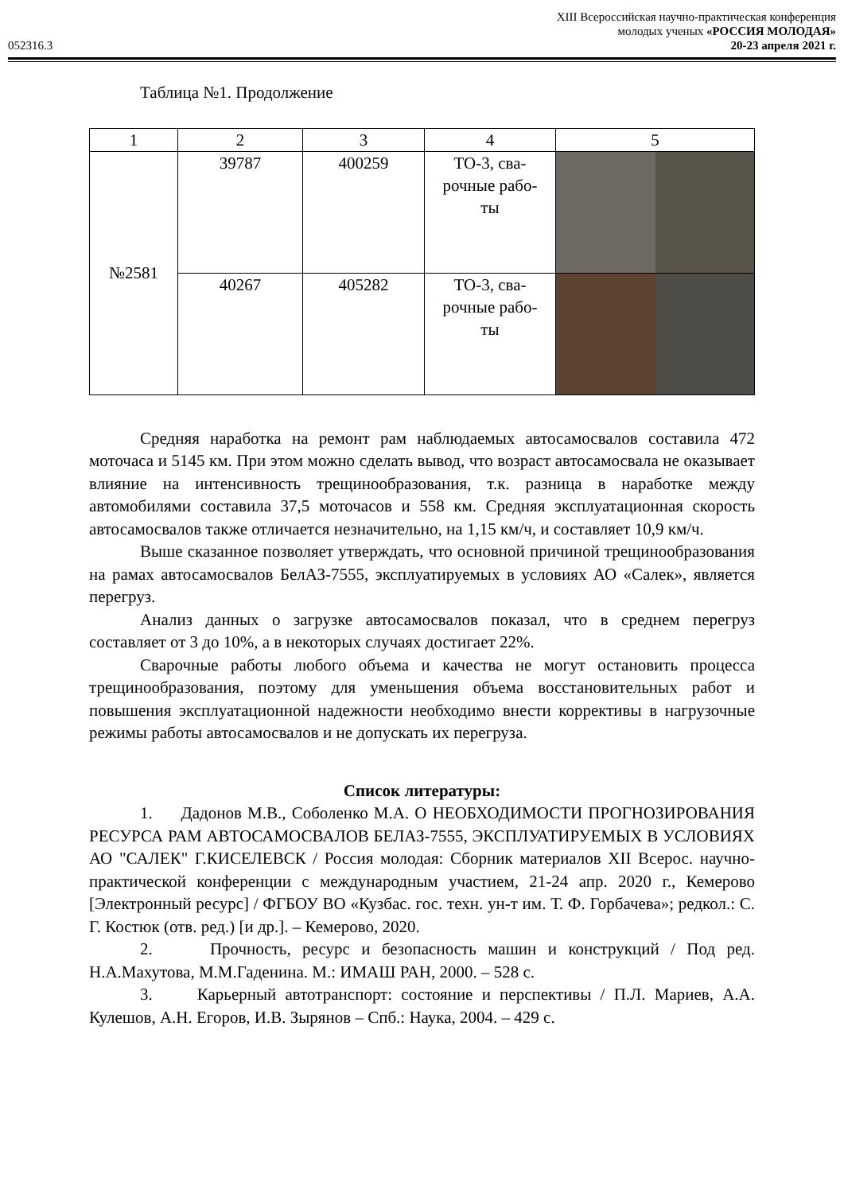XIII Всероссийская научно-практическая конференция
молодых ученых «РОССИЯ МОЛОДАЯ»
052316.3 20-23 апреля 2021 г.
Таблица №1. Продолжение
| 1 | 2 | 3 | 4 | 5 |
| --- | --- | --- | --- | --- |
| №2581 | 39787 | 400259 | ТО-3, сва- рочные рабо- ты | |
| | 40267 | 405282 | ТО-3, сва- рочные рабо- ты | |
Средняя наработка на ремонт рам наблюдаемых автосамосвалов составила 472 моточаса и 5145 км. При этом можно сделать вывод, что возраст автосамосвала не оказывает влияние на интенсивность трещинообразования, т.к. разница в наработке между автомобилями составила 37,5 моточасов и 558 км. Средняя эксплуатационная скорость автосамосвалов также отличается незначительно, на 1,15 км/ч, и составляет 10,9 км/ч.
Выше сказанное позволяет утверждать, что основной причиной трещинообразования на рамах автосамосвалов БелАЗ-7555, эксплуатируемых в условиях АО «Салек», является перегруз.
Анализ данных о загрузке автосамосвалов показал, что в среднем перегруз составляет от 3 до 10%, а в некоторых случаях достигает 22%.
Сварочные работы любого объема и качества не могут остановить процесса трещинообразования, поэтому для уменьшения объема восстановительных работ и повышения эксплуатационной надежности необходимо внести коррективы в нагрузочные режимы работы автосамосвалов и не допускать их перегруза.
Список литературы:
1. Дадонов М.В., Соболенко М.А. О НЕОБХОДИМОСТИ ПРОГНОЗИРОВАНИЯ РЕСУРСА РАМ АВТОСАМОСВАЛОВ БЕЛАЗ-7555, ЭКСПЛУАТИРУЕМЫХ В УСЛОВИЯХ АО "САЛЕК" Г.КИСЕЛЕВСК / Россия молодая: Сборник материалов XII Всерос. научно-практической конференции с международным участием, 21-24 апр. 2020 г., Кемерово [Электронный ресурс] / ФГБОУ ВО «Кузбас. гос. техн. ун-т им. Т. Ф. Горбачева»; редкол.: С. Г. Костюк (отв. ред.) [и др.]. – Кемерово, 2020.
2. Прочность, ресурс и безопасность машин и конструкций / Под ред. Н.А.Махутова, М.М.Гаденина. М.: ИМАШ РАН, 2000. – 528 с.
3. Карьерный автотранспорт: состояние и перспективы / П.Л. Мариев, А.А. Кулешов, А.Н. Егоров, И.В. Зырянов – Спб.: Наука, 2004. – 429 с.